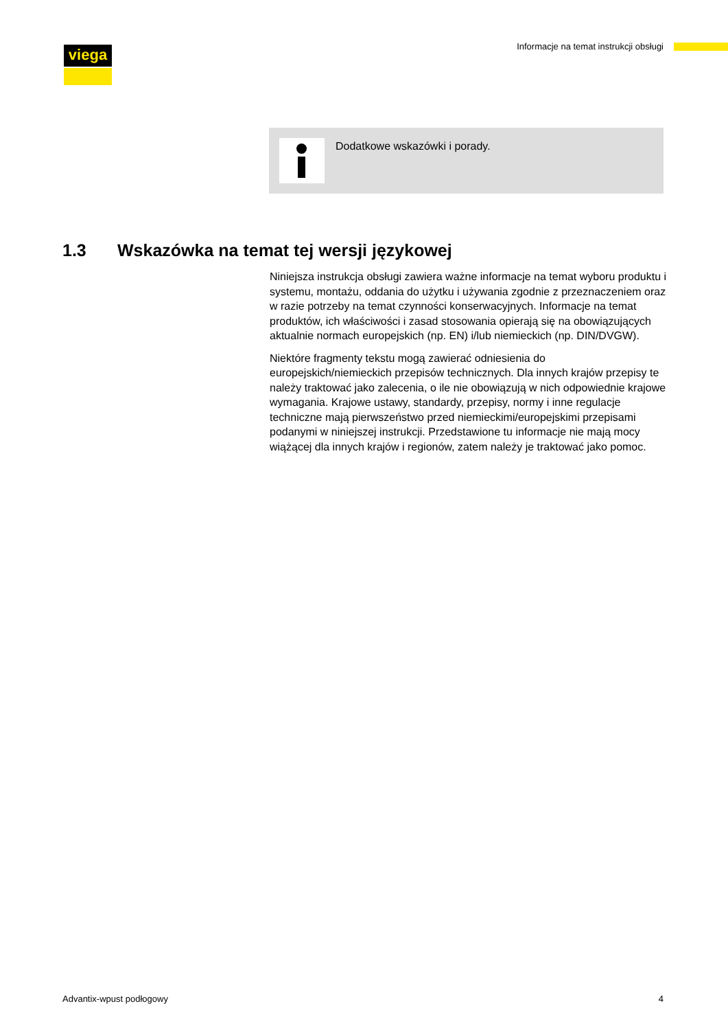viega Informacje na temat instrukcji obsługi
Dodatkowe wskazówki i porady.
1.3 Wskazówka na temat tej wersji językowej
Niniejsza instrukcja obsługi zawiera ważne informacje na temat wyboru produktu i systemu, montażu, oddania do użytku i używania zgodnie z przeznaczeniem oraz w razie potrzeby na temat czynności konserwacyjnych. Informacje na temat produktów, ich właściwości i zasad stosowania opierają się na obowiązujących aktualnie normach europejskich (np. EN) i/lub niemieckich (np. DIN/DVGW).
Niektóre fragmenty tekstu mogą zawierać odniesienia do europejskich/niemieckich przepisów technicznych. Dla innych krajów przepisy te należy traktować jako zalecenia, o ile nie obowiązują w nich odpowiednie krajowe wymagania. Krajowe ustawy, standardy, przepisy, normy i inne regulacje techniczne mają pierwszeństwo przed niemieckimi/europejskimi przepisami podanymi w niniejszej instrukcji. Przedstawione tu informacje nie mają mocy wiążącej dla innych krajów i regionów, zatem należy je traktować jako pomoc.
Advantix-wpust podłogowy 4